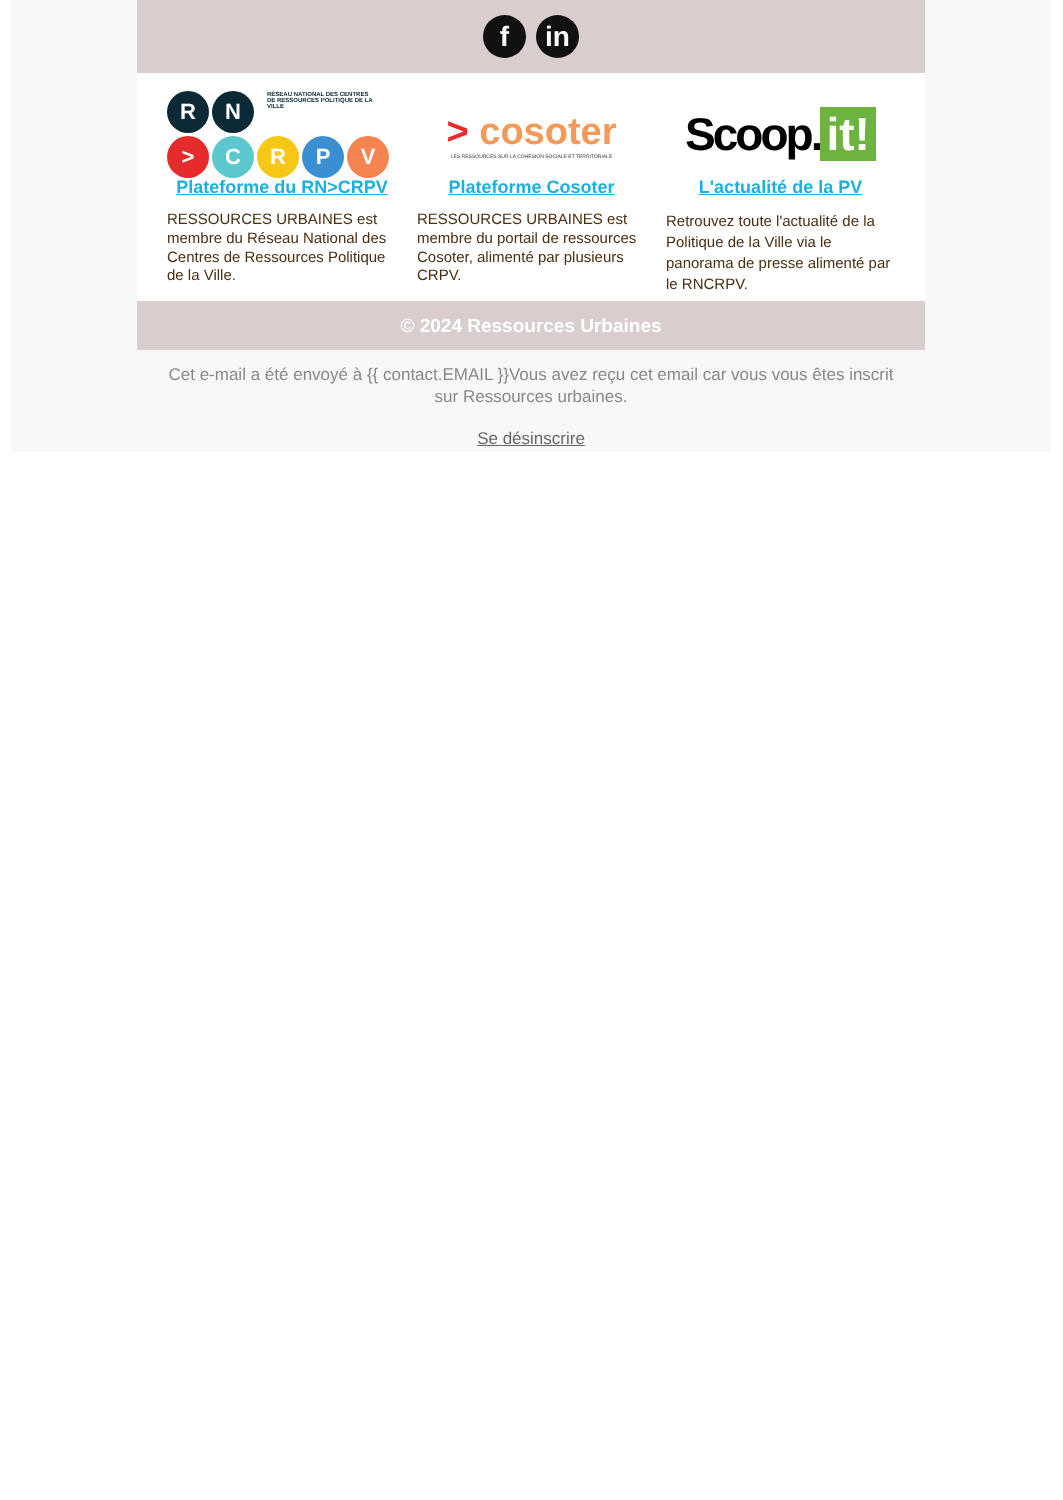f in
R
N
RÉSEAU NATIONAL DES CENTRES DE RESSOURCES POLITIQUE DE LA VILLE
>
C
R
P
V
Plateforme du RN>CRPV
RESSOURCES URBAINES est membre du Réseau National des Centres de Ressources Politique de la Ville.
> cosoter
LES RESSOURCES SUR LA COHÉSION SOCIALE ET TERRITORIALE
Plateforme Cosoter
RESSOURCES URBAINES est membre du portail de ressources Cosoter, alimenté par plusieurs CRPV.
Scoop. it!
L'actualité de la PV
Retrouvez toute l'actualité de la Politique de la Ville via le panorama de presse alimenté par le RNCRPV.
© 2024 Ressources Urbaines
Cet e-mail a été envoyé à {{ contact.EMAIL }}Vous avez reçu cet email car vous vous êtes inscrit sur Ressources urbaines.
Se désinscrire